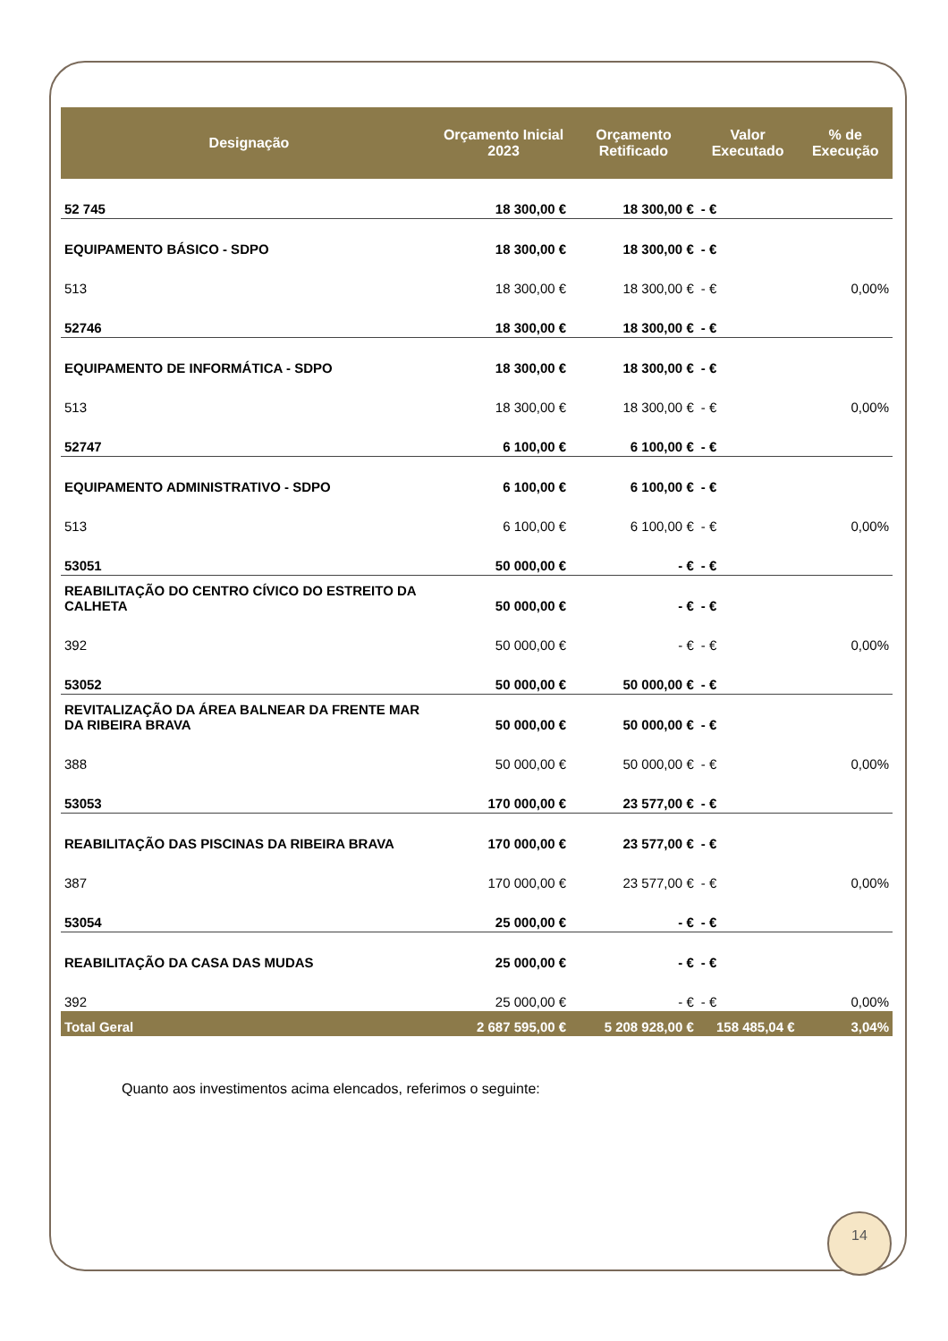| Designação | Orçamento Inicial 2023 | Orçamento Retificado | Valor Executado | % de Execução |
| --- | --- | --- | --- | --- |
| 52 745 | 18 300,00 € | 18 300,00 € | - € | |
| EQUIPAMENTO BÁSICO - SDPO | 18 300,00 € | 18 300,00 € | - € | |
| 513 | 18 300,00 € | 18 300,00 € | - € | 0,00% |
| 52746 | 18 300,00 € | 18 300,00 € | - € | |
| EQUIPAMENTO DE INFORMÁTICA - SDPO | 18 300,00 € | 18 300,00 € | - € | |
| 513 | 18 300,00 € | 18 300,00 € | - € | 0,00% |
| 52747 | 6 100,00 € | 6 100,00 € | - € | |
| EQUIPAMENTO ADMINISTRATIVO - SDPO | 6 100,00 € | 6 100,00 € | - € | |
| 513 | 6 100,00 € | 6 100,00 € | - € | 0,00% |
| 53051 | 50 000,00 € | - € | - € | |
| REABILITAÇÃO DO CENTRO CÍVICO DO ESTREITO DA CALHETA | 50 000,00 € | - € | - € | |
| 392 | 50 000,00 € | - € | - € | 0,00% |
| 53052 | 50 000,00 € | 50 000,00 € | - € | |
| REVITALIZAÇÃO DA ÁREA BALNEAR DA FRENTE MAR DA RIBEIRA BRAVA | 50 000,00 € | 50 000,00 € | - € | |
| 388 | 50 000,00 € | 50 000,00 € | - € | 0,00% |
| 53053 | 170 000,00 € | 23 577,00 € | - € | |
| REABILITAÇÃO DAS PISCINAS DA RIBEIRA BRAVA | 170 000,00 € | 23 577,00 € | - € | |
| 387 | 170 000,00 € | 23 577,00 € | - € | 0,00% |
| 53054 | 25 000,00 € | - € | - € | |
| REABILITAÇÃO DA CASA DAS MUDAS | 25 000,00 € | - € | - € | |
| 392 | 25 000,00 € | - € | - € | 0,00% |
| Total Geral | 2 687 595,00 € | 5 208 928,00 € | 158 485,04 € | 3,04% |
Quanto aos investimentos acima elencados, referimos o seguinte:
14